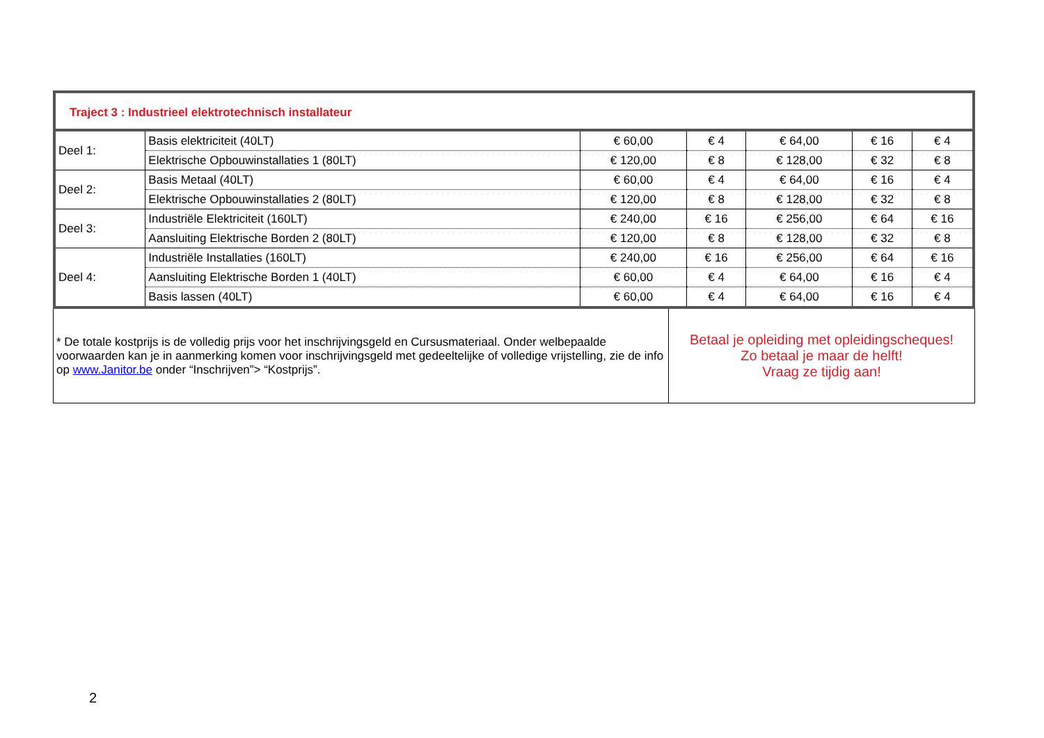| Traject 3 : Industrieel elektrotechnisch installateur | | | | | | |
| Deel 1: | Basis elektriciteit (40LT) | € 60,00 | € 4 | € 64,00 | € 16 | € 4 |
| | Elektrische Opbouwinstallaties 1 (80LT) | € 120,00 | € 8 | € 128,00 | € 32 | € 8 |
| Deel 2: | Basis Metaal (40LT) | € 60,00 | € 4 | € 64,00 | € 16 | € 4 |
| | Elektrische Opbouwinstallaties 2 (80LT) | € 120,00 | € 8 | € 128,00 | € 32 | € 8 |
| Deel 3: | Industriële Elektriciteit (160LT) | € 240,00 | € 16 | € 256,00 | € 64 | € 16 |
| | Aansluiting Elektrische Borden 2 (80LT) | € 120,00 | € 8 | € 128,00 | € 32 | € 8 |
| Deel 4: | Industriële Installaties (160LT) | € 240,00 | € 16 | € 256,00 | € 64 | € 16 |
| | Aansluiting Elektrische Borden 1 (40LT) | € 60,00 | € 4 | € 64,00 | € 16 | € 4 |
| | Basis lassen (40LT) | € 60,00 | € 4 | € 64,00 | € 16 | € 4 |
| * De totale kostprijs is de volledig prijs voor het inschrijvingsgeld en Cursusmateriaal. Onder welbepaalde voorwaarden kan je in aanmerking komen voor inschrijvingsgeld met gedeeltelijke of volledige vrijstelling, zie de info op www.Janitor.be onder “Inschrijven”> “Kostprijs”. | Betaal je opleiding met opleidingscheques! Zo betaal je maar de helft! Vraag ze tijdig aan! |
2